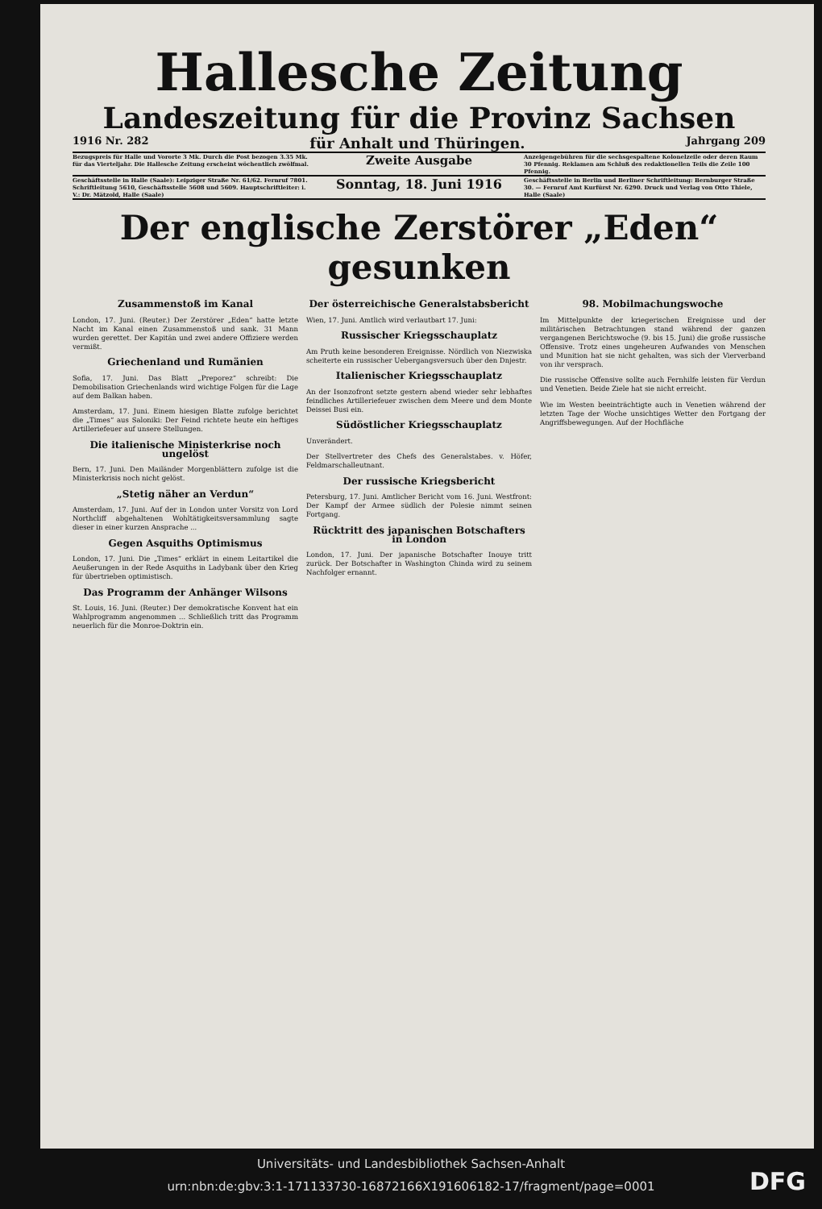Hallesche Zeitung
Landeszeitung für die Provinz Sachsen
1916 Nr. 282 für Anhalt und Thüringen. Jahrgang 209
Bezugspreis für Halle und Vororte 3 Mk. Durch die Post bezogen 3.35 Mk. für das Vierteljahr. Die Hallesche Zeitung erscheint wöchentlich zwölfmal.
Zweite Ausgabe
Anzeigengebühren für die sechsgespaltene Kolonelzeile oder deren Raum 30 Pfennig. Reklamen am Schluß des redaktionellen Teils die Zeile 100 Pfennig.
Geschäftsstelle in Halle (Saale): Leipziger Straße Nr. 61/62. Fernruf 7801. Schriftleitung 5610, Geschäftsstelle 5608 und 5609. Hauptschriftleiter: i. V.: Dr. Mätzold, Halle (Saale)
Sonntag, 18. Juni 1916
Geschäftsstelle in Berlin und Berliner Schriftleitung: Bernburger Straße 30. — Fernruf Amt Kurfürst Nr. 6290. Druck und Verlag von Otto Thiele, Halle (Saale)
Der englische Zerstörer „Eden“ gesunken
Zusammenstoß im Kanal
London, 17. Juni. (Reuter.) Der Zerstörer „Eden“ hatte letzte Nacht im Kanal einen Zusammenstoß und sank. 31 Mann wurden gerettet. Der Kapitän und zwei andere Offiziere werden vermißt.
Griechenland und Rumänien
Sofia, 17. Juni. Das Blatt „Preporez“ schreibt: Die Demobilisation Griechenlands wird wichtige Folgen für die Lage auf dem Balkan haben.
Amsterdam, 17. Juni. Einem hiesigen Blatte zufolge berichtet die „Times“ aus Saloniki: Der Feind richtete heute ein heftiges Artilleriefeuer auf unsere Stellungen.
Die italienische Ministerkrise noch ungelöst
Bern, 17. Juni. Den Mailänder Morgenblättern zufolge ist die Ministerkrisis noch nicht gelöst.
„Stetig näher an Verdun“
Amsterdam, 17. Juni. Auf der in London unter Vorsitz von Lord Northcliff abgehaltenen Wohltätigkeitsversammlung sagte dieser in einer kurzen Ansprache ...
Gegen Asquiths Optimismus
London, 17. Juni. Die „Times“ erklärt in einem Leitartikel die Aeußerungen in der Rede Asquiths in Ladybank über den Krieg für übertrieben optimistisch.
Das Programm der Anhänger Wilsons
St. Louis, 16. Juni. (Reuter.) Der demokratische Konvent hat ein Wahlprogramm angenommen ... Schließlich tritt das Programm neuerlich für die Monroe-Doktrin ein.
Der österreichische Generalstabsbericht
Wien, 17. Juni. Amtlich wird verlautbart 17. Juni:
Russischer Kriegsschauplatz
Am Pruth keine besonderen Ereignisse. Nördlich von Niezwiska scheiterte ein russischer Uebergangsversuch über den Dnjestr.
Italienischer Kriegsschauplatz
An der Isonzofront setzte gestern abend wieder sehr lebhaftes feindliches Artilleriefeuer zwischen dem Meere und dem Monte Deissei Busi ein.
Südöstlicher Kriegsschauplatz
Unverändert.
Der Stellvertreter des Chefs des Generalstabes. v. Höfer, Feldmarschalleutnant.
Der russische Kriegsbericht
Petersburg, 17. Juni. Amtlicher Bericht vom 16. Juni. Westfront: Der Kampf der Armee südlich der Polesie nimmt seinen Fortgang.
Rücktritt des japanischen Botschafters in London
London, 17. Juni. Der japanische Botschafter Inouye tritt zurück. Der Botschafter in Washington Chinda wird zu seinem Nachfolger ernannt.
98. Mobilmachungswoche
Im Mittelpunkte der kriegerischen Ereignisse und der militärischen Betrachtungen stand während der ganzen vergangenen Berichtswoche (9. bis 15. Juni) die große russische Offensive. Trotz eines ungeheuren Aufwandes von Menschen und Munition hat sie nicht gehalten, was sich der Vierverband von ihr versprach.
Die russische Offensive sollte auch Fernhilfe leisten für Verdun und Venetien. Beide Ziele hat sie nicht erreicht.
Wie im Westen beeinträchtigte auch in Venetien während der letzten Tage der Woche unsichtiges Wetter den Fortgang der Angriffsbewegungen. Auf der Hochfläche
Universitäts- und Landesbibliothek Sachsen-Anhalt
urn:nbn:de:gbv:3:1-171133730-16872166X191606182-17/fragment/page=0001
DFG